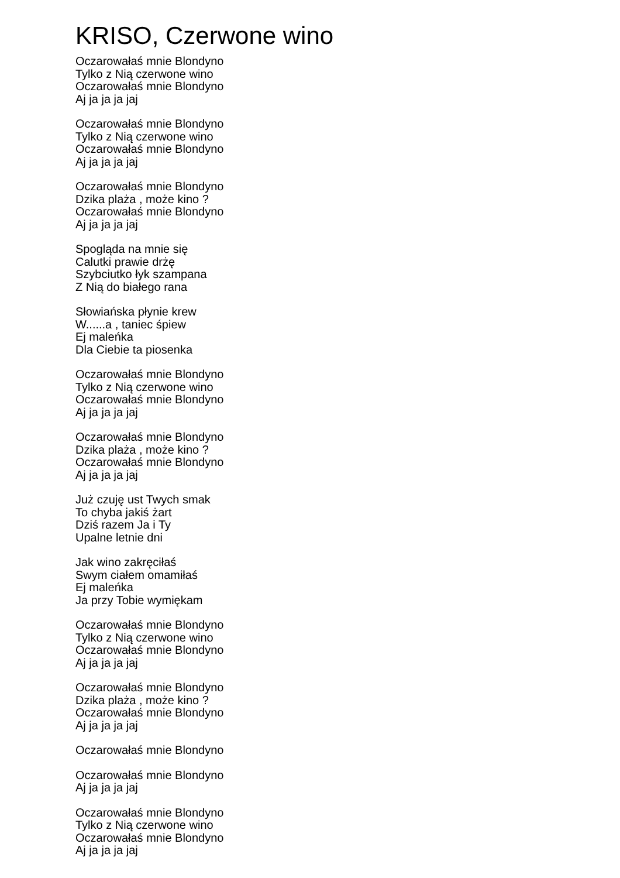KRISO, Czerwone wino
Oczarowałaś mnie Blondyno
Tylko z Nią czerwone wino
Oczarowałaś mnie Blondyno
Aj ja ja ja jaj
Oczarowałaś mnie Blondyno
Tylko z Nią czerwone wino
Oczarowałaś mnie Blondyno
Aj ja ja ja jaj
Oczarowałaś mnie Blondyno
Dzika plaża , może kino ?
Oczarowałaś mnie Blondyno
Aj ja ja ja jaj
Spogląda na mnie się
Calutki prawie drżę
Szybciutko łyk szampana
Z Nią do białego rana
Słowiańska płynie krew
W......a , taniec śpiew
Ej maleńka
Dla Ciebie ta piosenka
Oczarowałaś mnie Blondyno
Tylko z Nią czerwone wino
Oczarowałaś mnie Blondyno
Aj ja ja ja jaj
Oczarowałaś mnie Blondyno
Dzika plaża , może kino ?
Oczarowałaś mnie Blondyno
Aj ja ja ja jaj
Już czuję ust Twych smak
To chyba jakiś żart
Dziś razem Ja i Ty
Upalne letnie dni
Jak wino zakręciłaś
Swym ciałem omamiłaś
Ej maleńka
Ja przy Tobie wymiękam
Oczarowałaś mnie Blondyno
Tylko z Nią czerwone wino
Oczarowałaś mnie Blondyno
Aj ja ja ja jaj
Oczarowałaś mnie Blondyno
Dzika plaża , może kino ?
Oczarowałaś mnie Blondyno
Aj ja ja ja jaj
Oczarowałaś mnie Blondyno
Oczarowałaś mnie Blondyno
Aj ja ja ja jaj
Oczarowałaś mnie Blondyno
Tylko z Nią czerwone wino
Oczarowałaś mnie Blondyno
Aj ja ja ja jaj